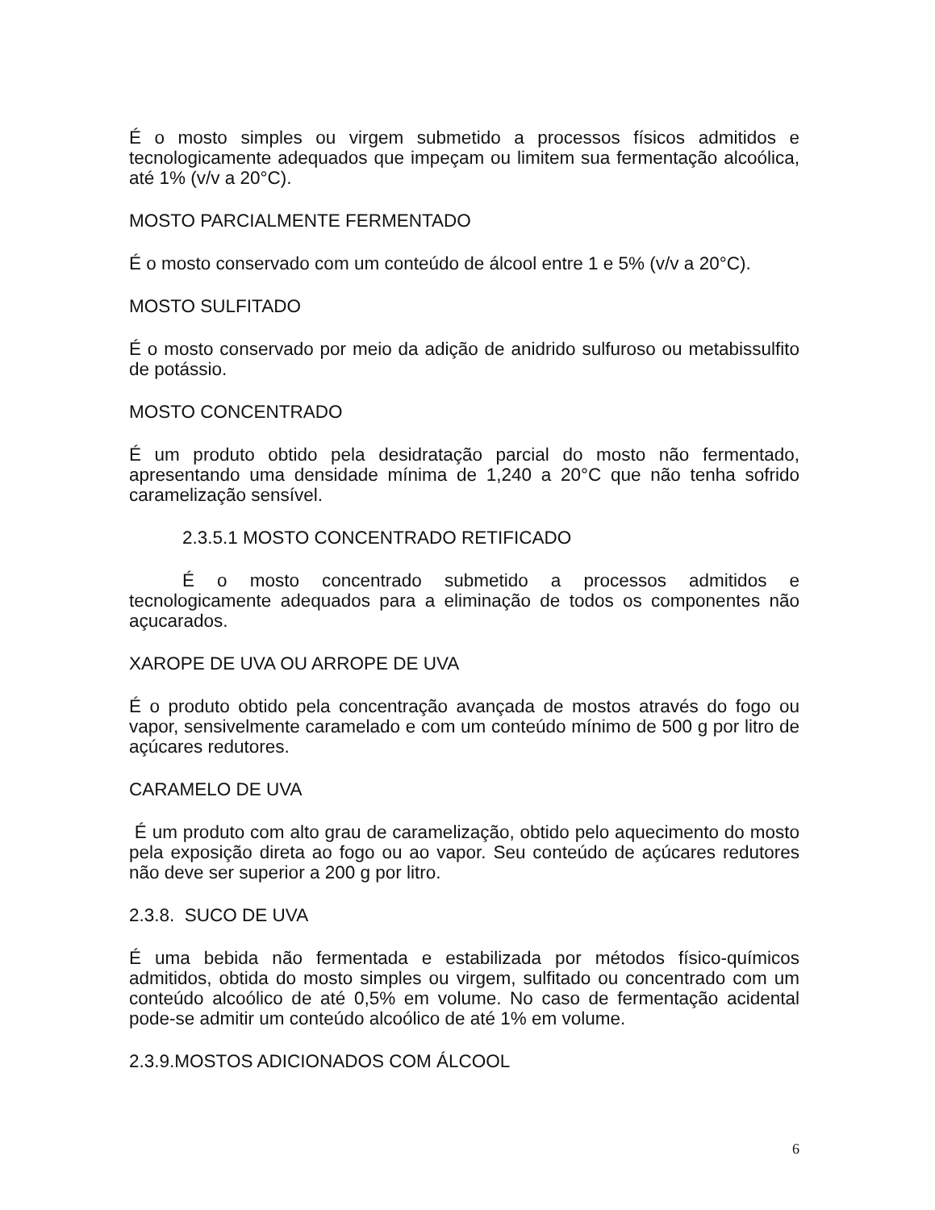É o mosto simples ou virgem submetido a processos físicos admitidos e tecnologicamente adequados que impeçam ou limitem sua fermentação alcoólica, até 1% (v/v a 20°C).
MOSTO PARCIALMENTE FERMENTADO
É o mosto conservado com um conteúdo de álcool entre 1 e 5% (v/v a 20°C).
MOSTO SULFITADO
É o mosto conservado por meio da adição de anidrido sulfuroso ou metabissulfito de potássio.
MOSTO CONCENTRADO
É um produto obtido pela desidratação parcial do mosto não fermentado, apresentando uma densidade mínima de 1,240 a 20°C que não tenha sofrido caramelização sensível.
2.3.5.1 MOSTO CONCENTRADO RETIFICADO
É o mosto concentrado submetido a processos admitidos e tecnologicamente adequados para a eliminação de todos os componentes não açucarados.
XAROPE DE UVA OU ARROPE DE UVA
É o produto obtido pela concentração avançada de mostos através do fogo ou vapor, sensivelmente caramelado e com um conteúdo mínimo de 500 g por litro de açúcares redutores.
CARAMELO DE UVA
É um produto com alto grau de caramelização, obtido pelo aquecimento do mosto pela exposição direta ao fogo ou ao vapor. Seu conteúdo de açúcares redutores não deve ser superior a 200 g por litro.
2.3.8. SUCO DE UVA
É uma bebida não fermentada e estabilizada por métodos físico-químicos admitidos, obtida do mosto simples ou virgem, sulfitado ou concentrado com um conteúdo alcoólico de até 0,5% em volume. No caso de fermentação acidental pode-se admitir um conteúdo alcoólico de até 1% em volume.
2.3.9.MOSTOS ADICIONADOS COM ÁLCOOL
6